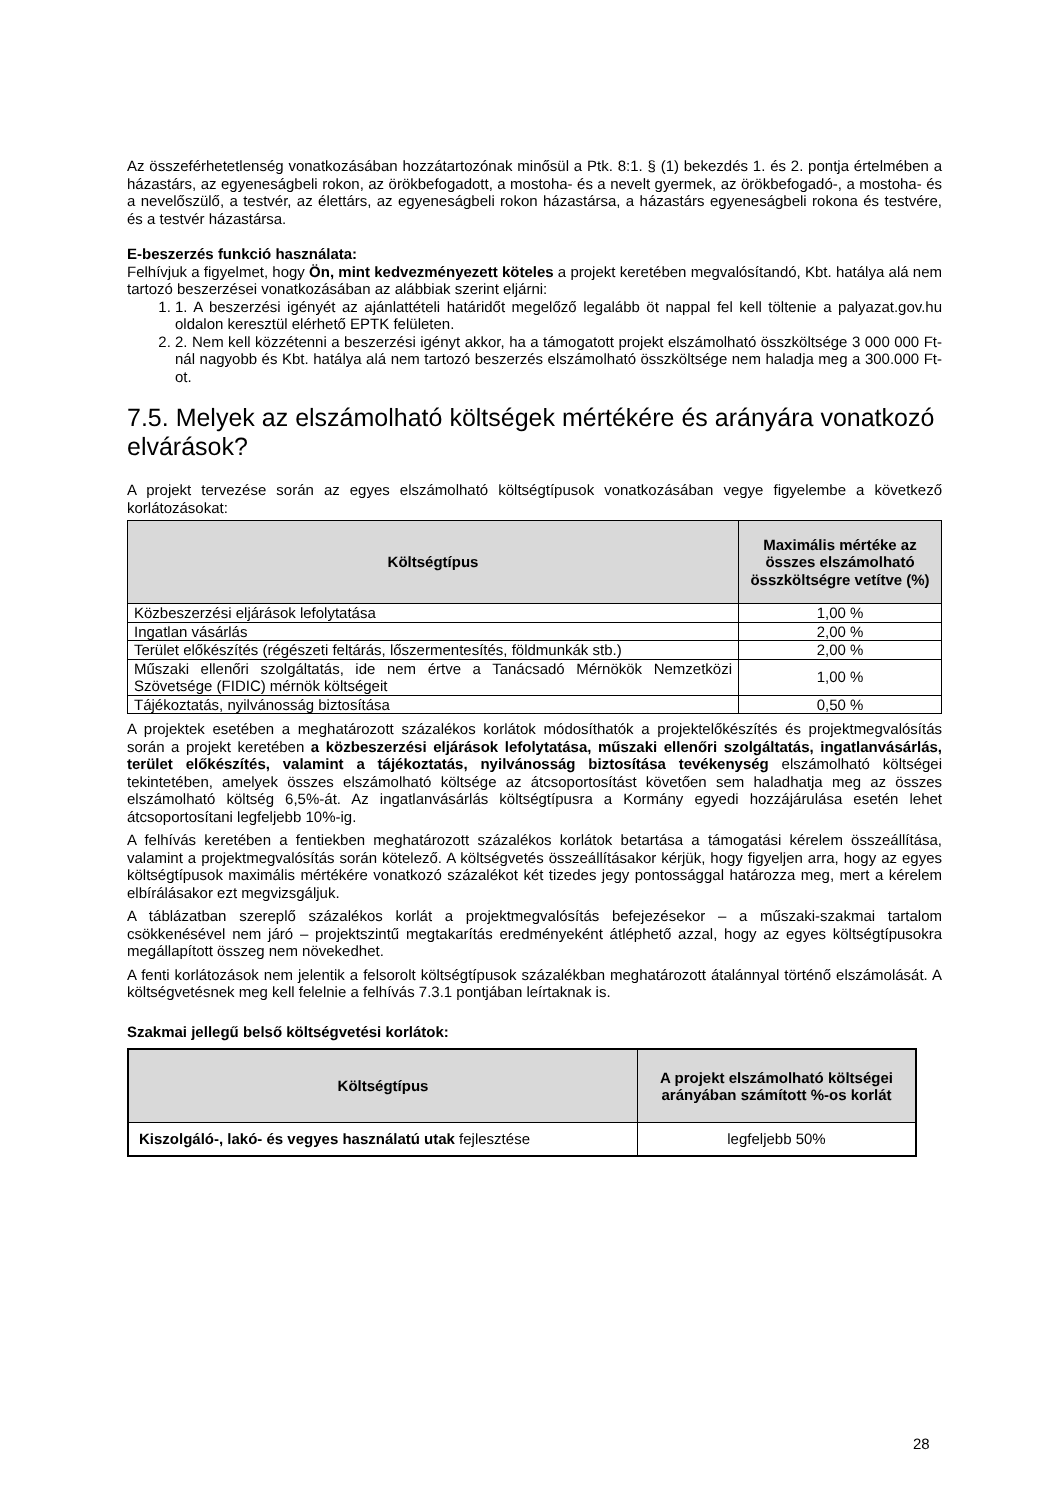Az összeférhetetlenség vonatkozásában hozzátartozónak minősül a Ptk. 8:1. § (1) bekezdés 1. és 2. pontja értelmében a házastárs, az egyeneságbeli rokon, az örökbefogadott, a mostoha- és a nevelt gyermek, az örökbefogadó-, a mostoha- és a nevelőszülő, a testvér, az élettárs, az egyeneságbeli rokon házastársa, a házastárs egyeneságbeli rokona és testvére, és a testvér házastársa.
E-beszerzés funkció használata:
Felhívjuk a figyelmet, hogy Ön, mint kedvezményezett köteles a projekt keretében megvalósítandó, Kbt. hatálya alá nem tartozó beszerzései vonatkozásában az alábbiak szerint eljárni:
1. 1. A beszerzési igényét az ajánlattételi határidőt megelőző legalább öt nappal fel kell töltenie a palyazat.gov.hu oldalon keresztül elérhető EPTK felületen.
2. 2. Nem kell közzétenni a beszerzési igényt akkor, ha a támogatott projekt elszámolható összköltsége 3 000 000 Ft-nál nagyobb és Kbt. hatálya alá nem tartozó beszerzés elszámolható összköltsége nem haladja meg a 300.000 Ft-ot.
7.5. Melyek az elszámolható költségek mértékére és arányára vonatkozó elvárások?
A projekt tervezése során az egyes elszámolható költségtípusok vonatkozásában vegye figyelembe a következő korlátozásokat:
| Költségtípus | Maximális mértéke az összes elszámolható összköltségre vetítve (%) |
| --- | --- |
| Közbeszerzési eljárások lefolytatása | 1,00 % |
| Ingatlan vásárlás | 2,00 % |
| Terület előkészítés (régészeti feltárás, lőszermentesítés, földmunkák stb.) | 2,00 % |
| Műszaki ellenőri szolgáltatás, ide nem értve a Tanácsadó Mérnökök Nemzetközi Szövetsége (FIDIC) mérnök költségeit | 1,00 % |
| Tájékoztatás, nyilvánosság biztosítása | 0,50 % |
A projektek esetében a meghatározott százalékos korlátok módosíthatók a projektelőkészítés és projektmegvalósítás során a projekt keretében a közbeszerzési eljárások lefolytatása, műszaki ellenőri szolgáltatás, ingatlanvásárlás, terület előkészítés, valamint a tájékoztatás, nyilvánosság biztosítása tevékenység elszámolható költségei tekintetében, amelyek összes elszámolható költsége az átcsoportosítást követően sem haladhatja meg az összes elszámolható költség 6,5%-át. Az ingatlanvásárlás költségtípusra a Kormány egyedi hozzájárulása esetén lehet átcsoportosítani legfeljebb 10%-ig.
A felhívás keretében a fentiekben meghatározott százalékos korlátok betartása a támogatási kérelem összeállítása, valamint a projektmegvalósítás során kötelező. A költségvetés összeállításakor kérjük, hogy figyeljen arra, hogy az egyes költségtípusok maximális mértékére vonatkozó százalékot két tizedes jegy pontossággal határozza meg, mert a kérelem elbírálásakor ezt megvizsgáljuk.
A táblázatban szereplő százalékos korlát a projektmegvalósítás befejezésekor – a műszaki-szakmai tartalom csökkenésével nem járó – projektszintű megtakarítás eredményeként átléphető azzal, hogy az egyes költségtípusokra megállapított összeg nem növekedhet.
A fenti korlátozások nem jelentik a felsorolt költségtípusok százalékban meghatározott átalánnyal történő elszámolását. A költségvetésnek meg kell felelnie a felhívás 7.3.1 pontjában leírtaknak is.
Szakmai jellegű belső költségvetési korlátok:
| Költségtípus | A projekt elszámolható költségei arányában számított %-os korlát |
| --- | --- |
| Kiszolgáló-, lakó- és vegyes használatú utak fejlesztése | legfeljebb 50% |
28